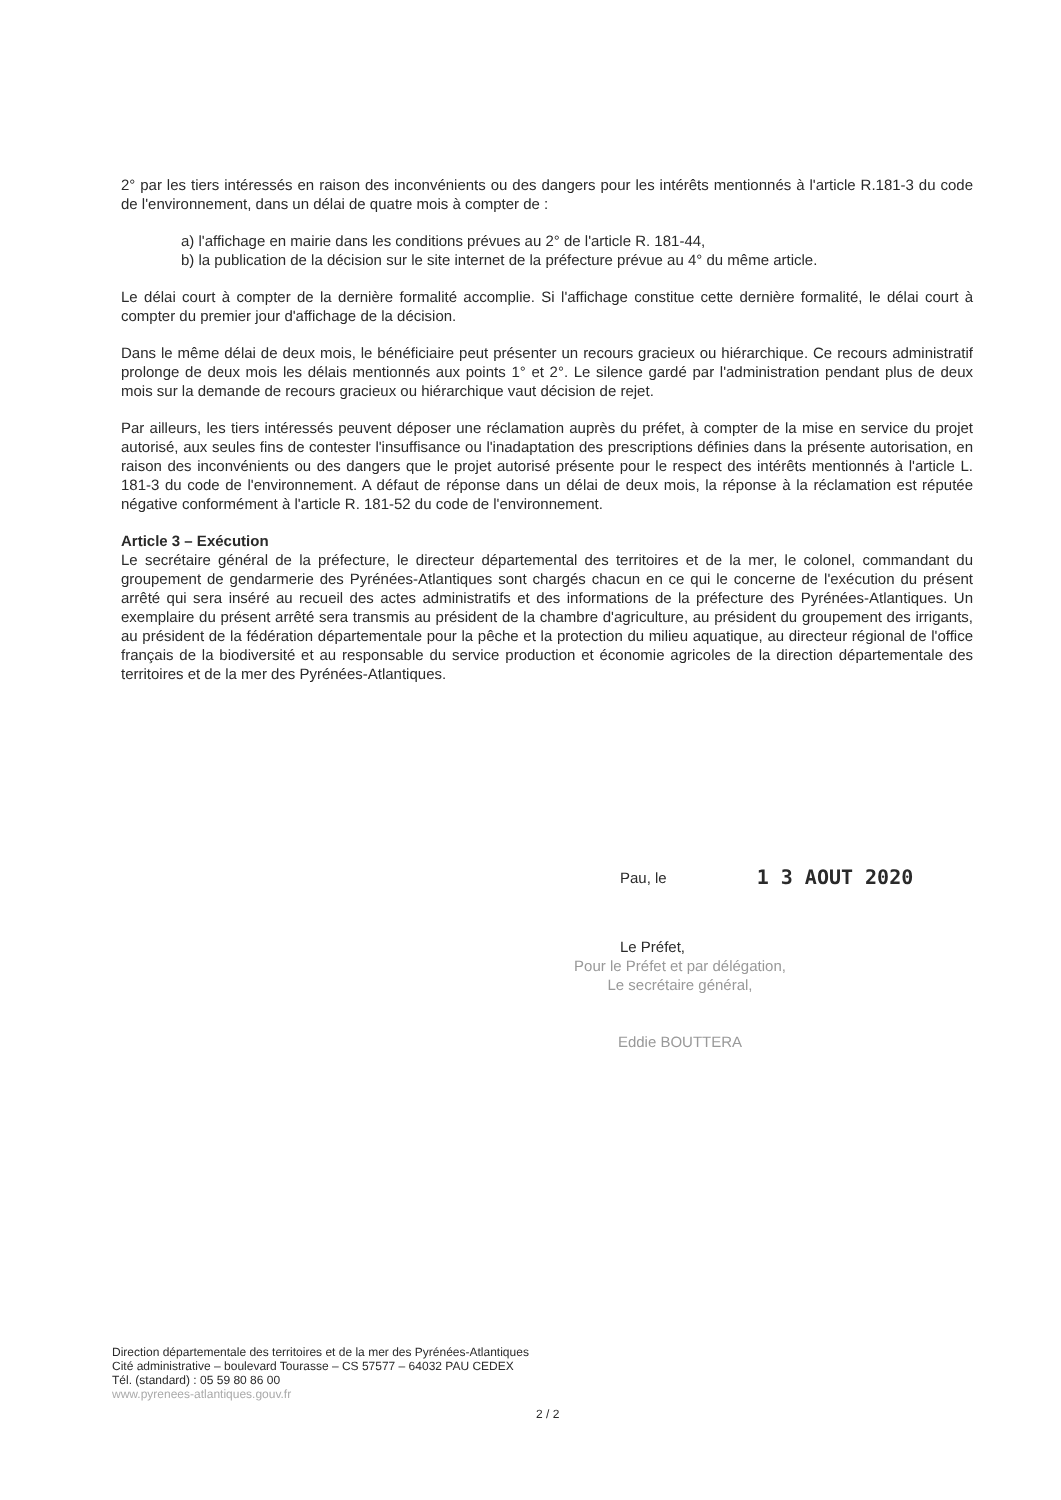2° par les tiers intéressés en raison des inconvénients ou des dangers pour les intérêts mentionnés à l'article R.181-3 du code de l'environnement, dans un délai de quatre mois à compter de :
a) l'affichage en mairie dans les conditions prévues au 2° de l'article R. 181-44,
b) la publication de la décision sur le site internet de la préfecture prévue au 4° du même article.
Le délai court à compter de la dernière formalité accomplie. Si l'affichage constitue cette dernière formalité, le délai court à compter du premier jour d'affichage de la décision.
Dans le même délai de deux mois, le bénéficiaire peut présenter un recours gracieux ou hiérarchique. Ce recours administratif prolonge de deux mois les délais mentionnés aux points 1° et 2°. Le silence gardé par l'administration pendant plus de deux mois sur la demande de recours gracieux ou hiérarchique vaut décision de rejet.
Par ailleurs, les tiers intéressés peuvent déposer une réclamation auprès du préfet, à compter de la mise en service du projet autorisé, aux seules fins de contester l'insuffisance ou l'inadaptation des prescriptions définies dans la présente autorisation, en raison des inconvénients ou des dangers que le projet autorisé présente pour le respect des intérêts mentionnés à l'article L. 181-3 du code de l'environnement. A défaut de réponse dans un délai de deux mois, la réponse à la réclamation est réputée négative conformément à l'article R. 181-52 du code de l'environnement.
Article 3 – Exécution
Le secrétaire général de la préfecture, le directeur départemental des territoires et de la mer, le colonel, commandant du groupement de gendarmerie des Pyrénées-Atlantiques sont chargés chacun en ce qui le concerne de l'exécution du présent arrêté qui sera inséré au recueil des actes administratifs et des informations de la préfecture des Pyrénées-Atlantiques. Un exemplaire du présent arrêté sera transmis au président de la chambre d'agriculture, au président du groupement des irrigants, au président de la fédération départementale pour la pêche et la protection du milieu aquatique, au directeur régional de l'office français de la biodiversité et au responsable du service production et économie agricoles de la direction départementale des territoires et de la mer des Pyrénées-Atlantiques.
Pau, le 1 3 AOUT 2020
Le Préfet,
Pour le Préfet et par délégation,
Le secrétaire général,
Eddie BOUTTERA
Direction départementale des territoires et de la mer des Pyrénées-Atlantiques
Cité administrative – boulevard Tourasse – CS 57577 – 64032 PAU CEDEX
Tél. (standard) : 05 59 80 86 00
www.pyrenees-atlantiques.gouv.fr
2 / 2